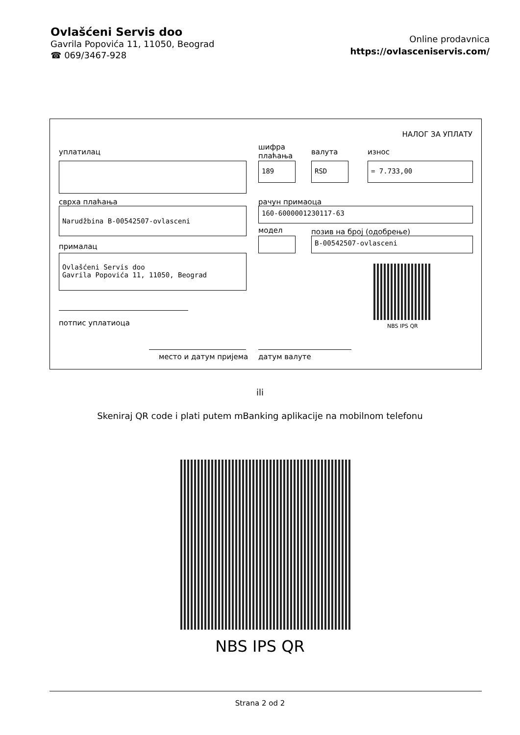Ovlašćeni Servis doo
Gavrila Popovića 11, 11050, Beograd
☎ 069/3467-928
Online prodavnica
https://ovlasceniservis.com/
НАЛОГ ЗА УПЛАТУ
уплатилац
шифра
плаћања
валута износ
189 RSD = 7.733,00
сврха плаћања рачун примаоца
Narudžbina B-00542507-ovlasceni 160-6000001230117-63
модел позив на број (одобрење)
B-00542507-ovlasceni
прималац
Ovlašćeni Servis doo
Gavrila Popovića 11, 11050, Beograd
NBS IPS QR
потпис уплатиоца
место и датум пријема датум валуте
ili
Skeniraj QR code i plati putem mBanking aplikacije na mobilnom telefonu
NBS IPS QR
Strana 2 od 2